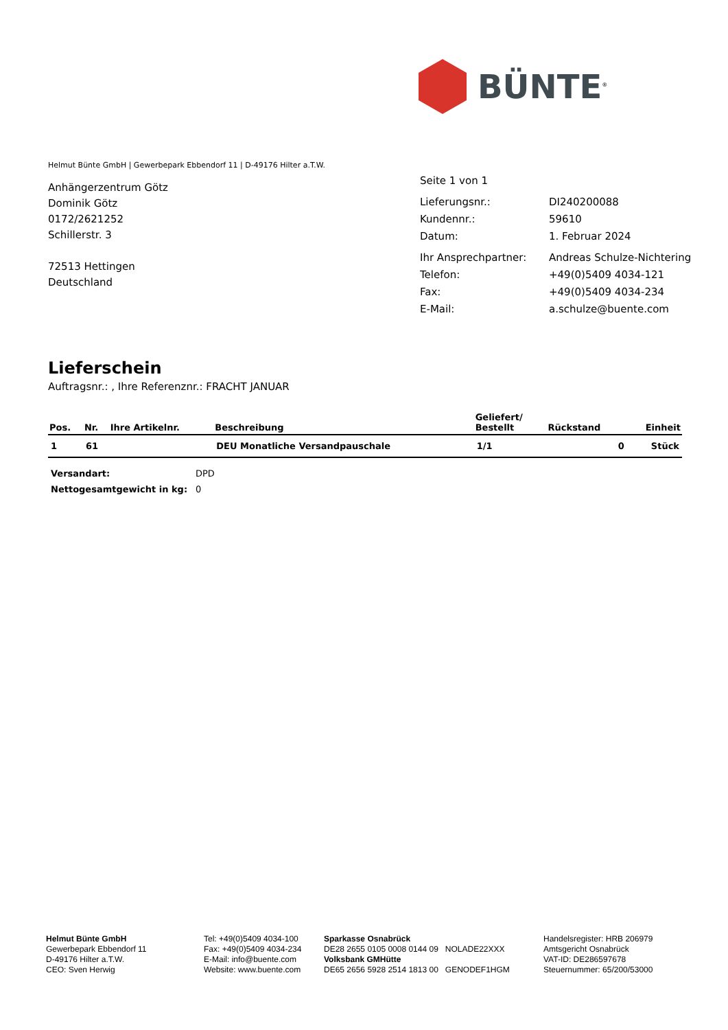BÜNTE<sup>®</sup>
Helmut Bünte GmbH | Gewerbepark Ebbendorf 11 | D-49176 Hilter a.T.W.
Anhängerzentrum Götz
Dominik Götz
0172/2621252
Schillerstr. 3
72513 Hettingen
Deutschland
| Seite 1 von 1 | |
| Lieferungsnr.: | DI240200088 |
| Kundennr.: | 59610 |
| Datum: | 1. Februar 2024 |
| Ihr Ansprechpartner: | Andreas Schulze-Nichtering |
| Telefon: | +49(0)5409 4034-121 |
| Fax: | +49(0)5409 4034-234 |
| E-Mail: | a.schulze@buente.com |
Lieferschein
Auftragsnr.: , Ihre Referenznr.: FRACHT JANUAR
| Pos. | Nr. | Ihre Artikelnr. | Beschreibung | Geliefert/ Bestellt | Rückstand | Einheit |
| --- | --- | --- | --- | --- | --- | --- |
| 1 | 61 | | DEU Monatliche Versandpauschale | 1/1 | 0 | Stück |
| Versandart: | DPD |
| Nettogesamtgewicht in kg: | 0 |
Helmut Bünte GmbH
Gewerbepark Ebbendorf 11
D-49176 Hilter a.T.W.
CEO: Sven Herwig
Tel: +49(0)5409 4034-100
Fax: +49(0)5409 4034-234
E-Mail: info@buente.com
Website: www.buente.com
Sparkasse Osnabrück
DE28 2655 0105 0008 0144 09 NOLADE22XXX
Volksbank GMHütte
DE65 2656 5928 2514 1813 00 GENODEF1HGM
Handelsregister: HRB 206979
Amtsgericht Osnabrück
VAT-ID: DE286597678
Steuernummer: 65/200/53000